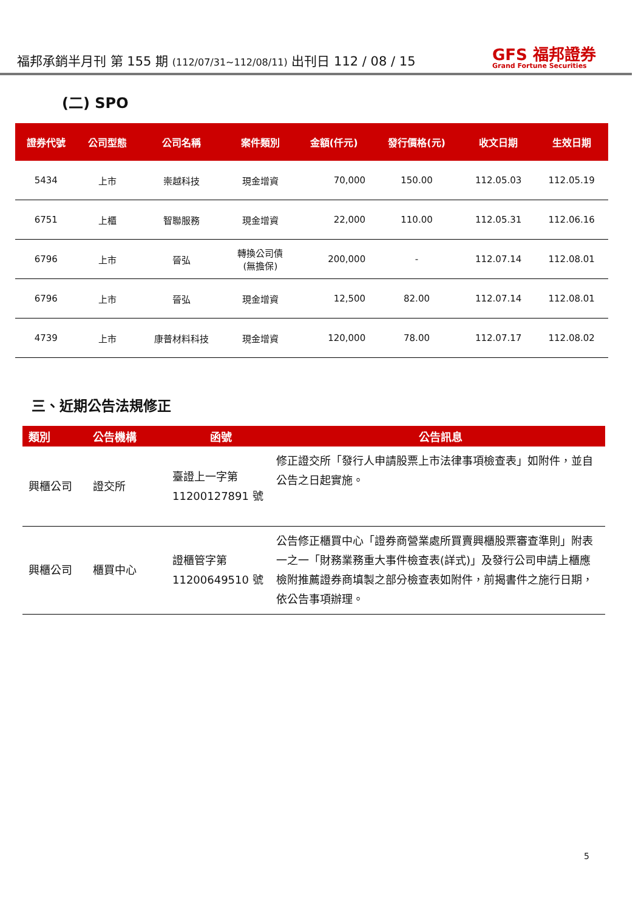福邦承銷半月刊 第 155 期 (112/07/31~112/08/11) 出刊日 112 / 08 / 15
GFS 福邦證券
Grand Fortune Securities
(二) SPO
| 證券代號 | 公司型態 | 公司名稱 | 案件類別 | 金額(仟元) | 發行價格(元) | 收文日期 | 生效日期 |
| --- | --- | --- | --- | --- | --- | --- | --- |
| 5434 | 上市 | 崇越科技 | 現金增資 | 70,000 | 150.00 | 112.05.03 | 112.05.19 |
| 6751 | 上櫃 | 智聯服務 | 現金增資 | 22,000 | 110.00 | 112.05.31 | 112.06.16 |
| 6796 | 上市 | 晉弘 | 轉換公司債 (無擔保) | 200,000 | - | 112.07.14 | 112.08.01 |
| 6796 | 上市 | 晉弘 | 現金增資 | 12,500 | 82.00 | 112.07.14 | 112.08.01 |
| 4739 | 上市 | 康普材料科技 | 現金增資 | 120,000 | 78.00 | 112.07.17 | 112.08.02 |
三、近期公告法規修正
| 類別 | 公告機構 | 函號 | 公告訊息 |
| --- | --- | --- | --- |
| 興櫃公司 | 證交所 | 臺證上一字第 11200127891 號 | 修正證交所「發行人申請股票上市法律事項檢查表」如附件，並自公告之日起實施。 |
| 興櫃公司 | 櫃買中心 | 證櫃管字第 11200649510 號 | 公告修正櫃買中心「證券商營業處所買賣興櫃股票審查準則」附表一之一「財務業務重大事件檢查表(詳式)」及發行公司申請上櫃應檢附推薦證券商填製之部分檢查表如附件，前揭書件之施行日期，依公告事項辦理。 |
5